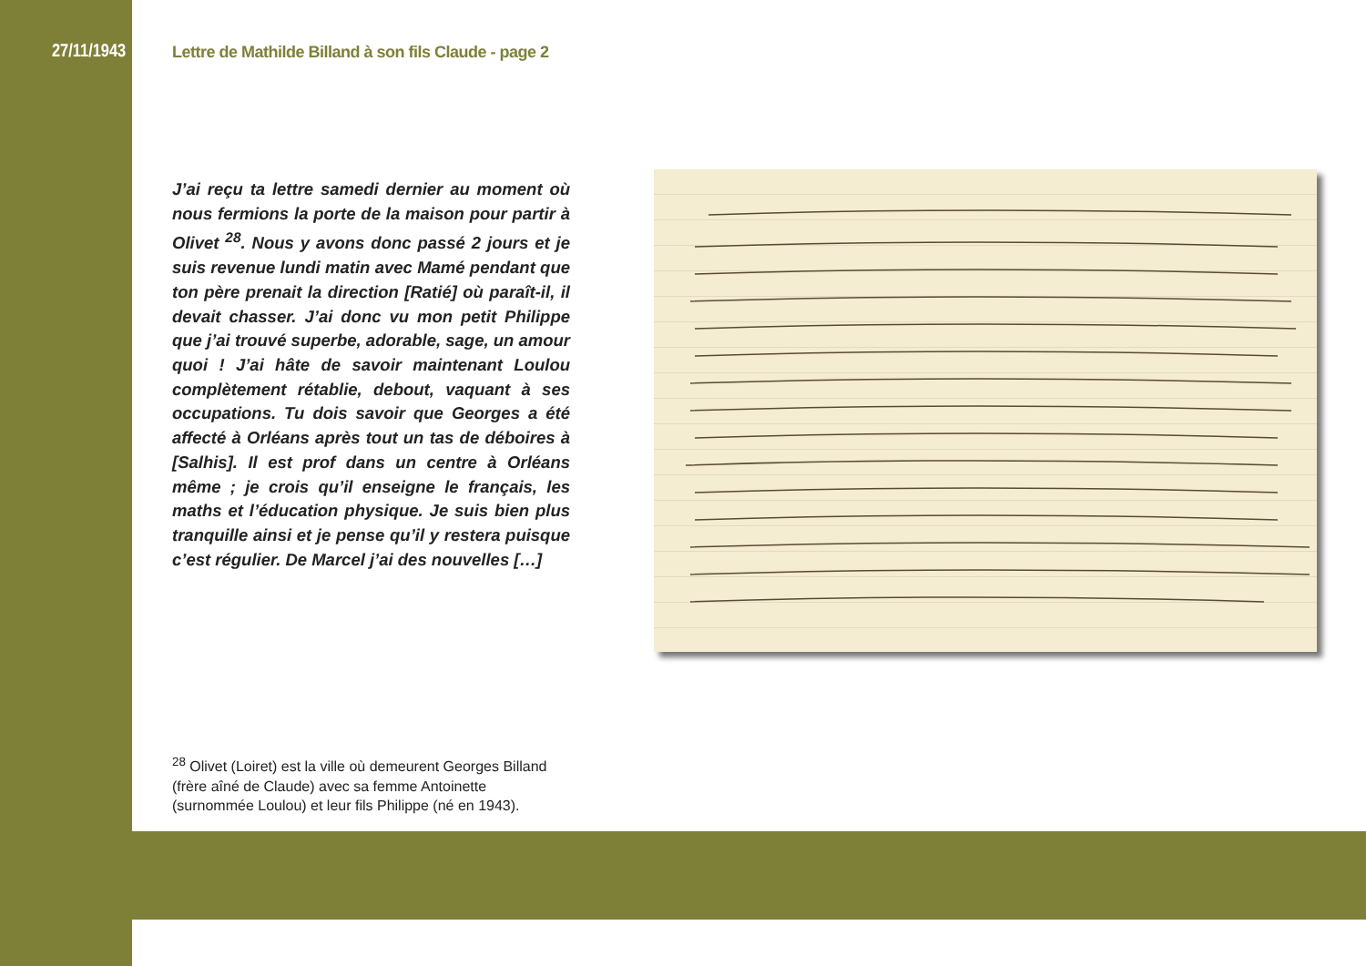27/11/1943
Lettre de Mathilde Billand à son fils Claude - page 2
J’ai reçu ta lettre samedi dernier au moment où nous fermions la porte de la maison pour partir à Olivet <sup>28</sup>. Nous y avons donc passé 2 jours et je suis revenue lundi matin avec Mamé pendant que ton père prenait la direction [Ratié] où paraît-il, il devait chasser. J’ai donc vu mon petit Philippe que j’ai trouvé superbe, adorable, sage, un amour quoi ! J’ai hâte de savoir maintenant Loulou complètement rétablie, debout, vaquant à ses occupations. Tu dois savoir que Georges a été affecté à Orléans après tout un tas de déboires à [Salhis]. Il est prof dans un centre à Orléans même ; je crois qu’il enseigne le français, les maths et l’éducation physique. Je suis bien plus tranquille ainsi et je pense qu’il y restera puisque c’est régulier. De Marcel j’ai des nouvelles […]
<sup>28</sup> Olivet (Loiret) est la ville où demeurent Georges Billand (frère aîné de Claude) avec sa femme Antoinette (surnommée Loulou) et leur fils Philippe (né en 1943).